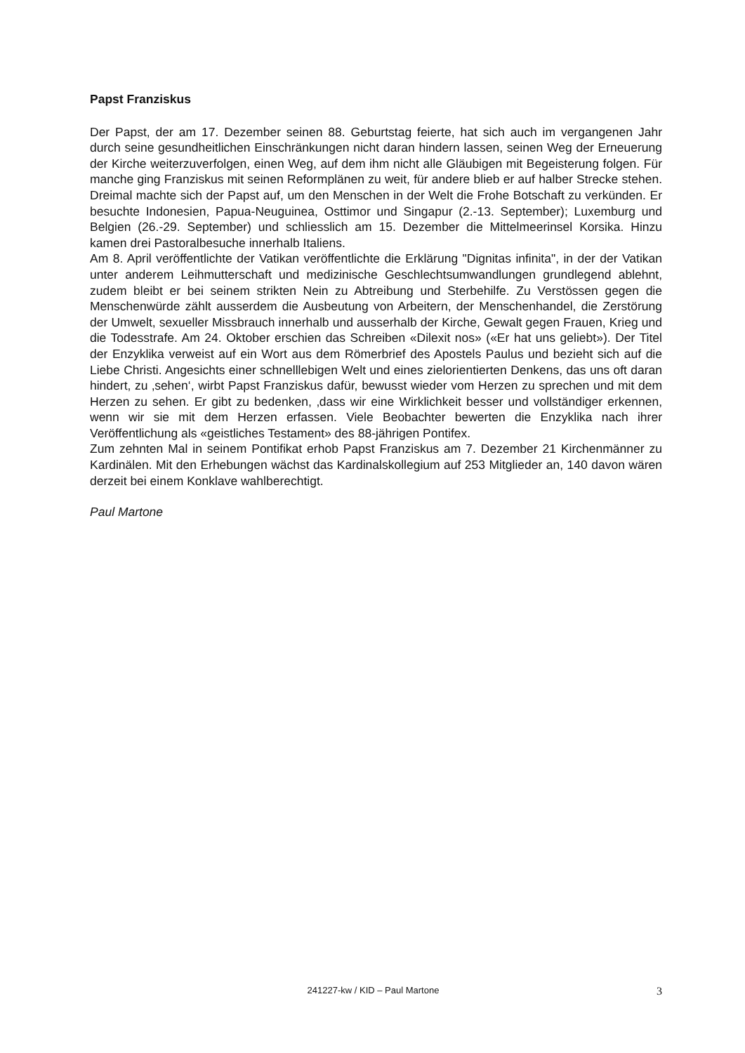Papst Franziskus
Der Papst, der am 17. Dezember seinen 88. Geburtstag feierte, hat sich auch im vergangenen Jahr durch seine gesundheitlichen Einschränkungen nicht daran hindern lassen, seinen Weg der Erneuerung der Kirche weiterzuverfolgen, einen Weg, auf dem ihm nicht alle Gläubigen mit Begeisterung folgen. Für manche ging Franziskus mit seinen Reformplänen zu weit, für andere blieb er auf halber Strecke stehen. Dreimal machte sich der Papst auf, um den Menschen in der Welt die Frohe Botschaft zu verkünden. Er besuchte Indonesien, Papua-Neuguinea, Osttimor und Singapur (2.-13. September); Luxemburg und Belgien (26.-29. September) und schliesslich am 15. Dezember die Mittelmeerinsel Korsika. Hinzu kamen drei Pastoralbesuche innerhalb Italiens.
Am 8. April veröffentlichte der Vatikan veröffentlichte die Erklärung "Dignitas infinita", in der der Vatikan unter anderem Leihmutterschaft und medizinische Geschlechtsumwandlungen grundlegend ablehnt, zudem bleibt er bei seinem strikten Nein zu Abtreibung und Sterbehilfe. Zu Verstössen gegen die Menschenwürde zählt ausserdem die Ausbeutung von Arbeitern, der Menschenhandel, die Zerstörung der Umwelt, sexueller Missbrauch innerhalb und ausserhalb der Kirche, Gewalt gegen Frauen, Krieg und die Todesstrafe. Am 24. Oktober erschien das Schreiben «Dilexit nos» («Er hat uns geliebt»). Der Titel der Enzyklika verweist auf ein Wort aus dem Römerbrief des Apostels Paulus und bezieht sich auf die Liebe Christi. Angesichts einer schnelllebigen Welt und eines zielorientierten Denkens, das uns oft daran hindert, zu ‚sehen‘, wirbt Papst Franziskus dafür, bewusst wieder vom Herzen zu sprechen und mit dem Herzen zu sehen. Er gibt zu bedenken, ‚dass wir eine Wirklichkeit besser und vollständiger erkennen, wenn wir sie mit dem Herzen erfassen. Viele Beobachter bewerten die Enzyklika nach ihrer Veröffentlichung als «geistliches Testament» des 88-jährigen Pontifex.
Zum zehnten Mal in seinem Pontifikat erhob Papst Franziskus am 7. Dezember 21 Kirchenmänner zu Kardinälen. Mit den Erhebungen wächst das Kardinalskollegium auf 253 Mitglieder an, 140 davon wären derzeit bei einem Konklave wahlberechtigt.
Paul Martone
241227-kw / KID – Paul Martone 3